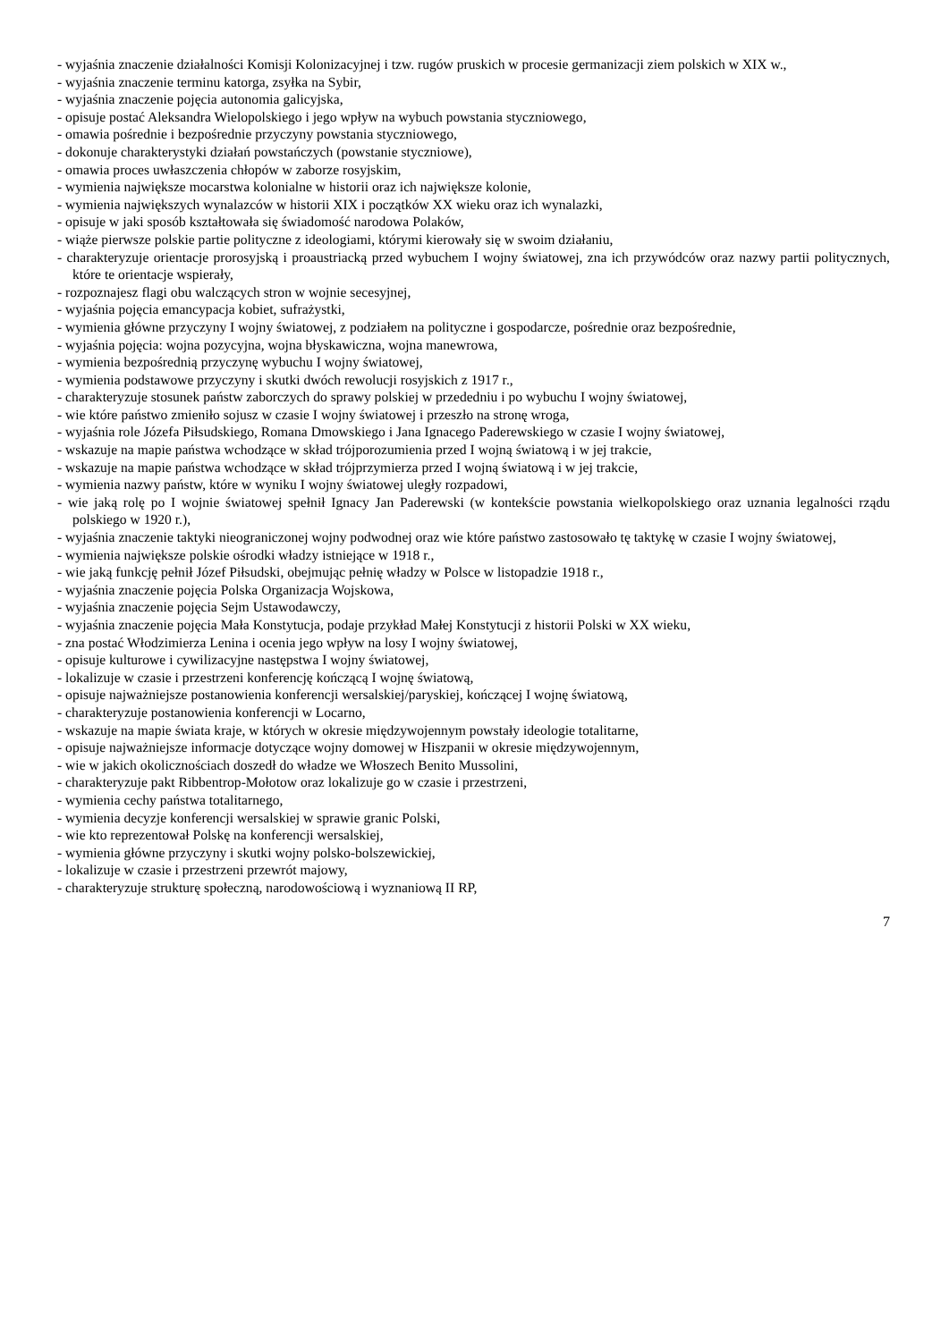- wyjaśnia znaczenie działalności Komisji Kolonizacyjnej i tzw. rugów pruskich w procesie germanizacji ziem polskich w XIX w.,
- wyjaśnia znaczenie terminu katorga, zsyłka na Sybir,
- wyjaśnia znaczenie pojęcia autonomia galicyjska,
- opisuje postać Aleksandra Wielopolskiego i jego wpływ na wybuch powstania styczniowego,
- omawia pośrednie i bezpośrednie przyczyny powstania styczniowego,
- dokonuje charakterystyki działań powstańczych (powstanie styczniowe),
- omawia proces uwłaszczenia chłopów w zaborze rosyjskim,
- wymienia największe mocarstwa kolonialne w historii oraz ich największe kolonie,
- wymienia największych wynalazców w historii XIX i początków XX wieku oraz ich wynalazki,
- opisuje w jaki sposób kształtowała się świadomość narodowa Polaków,
- wiąże pierwsze polskie partie polityczne z ideologiami, którymi kierowały się w swoim działaniu,
- charakteryzuje orientacje prorosyjską i proaustriacką przed wybuchem I wojny światowej, zna ich przywódców oraz nazwy partii politycznych, które te orientacje wspierały,
- rozpoznajesz flagi obu walczących stron w wojnie secesyjnej,
- wyjaśnia pojęcia emancypacja kobiet, sufrażystki,
- wymienia główne przyczyny I wojny światowej, z podziałem na polityczne i gospodarcze, pośrednie oraz bezpośrednie,
- wyjaśnia pojęcia: wojna pozycyjna, wojna błyskawiczna, wojna manewrowa,
- wymienia bezpośrednią przyczynę wybuchu I wojny światowej,
- wymienia podstawowe przyczyny i skutki dwóch rewolucji rosyjskich z 1917 r.,
- charakteryzuje stosunek państw zaborczych do sprawy polskiej w przededniu i po wybuchu I wojny światowej,
- wie które państwo zmieniło sojusz w czasie I wojny światowej i przeszło na stronę wroga,
- wyjaśnia role Józefa Piłsudskiego, Romana Dmowskiego i Jana Ignacego Paderewskiego w czasie I wojny światowej,
- wskazuje na mapie państwa wchodzące w skład trójporozumienia przed I wojną światową i w jej trakcie,
- wskazuje na mapie państwa wchodzące w skład trójprzymierza przed I wojną światową i w jej trakcie,
- wymienia nazwy państw, które w wyniku I wojny światowej uległy rozpadowi,
- wie jaką rolę po I wojnie światowej spełnił Ignacy Jan Paderewski (w kontekście powstania wielkopolskiego oraz uznania legalności rządu polskiego w 1920 r.),
- wyjaśnia znaczenie taktyki nieograniczonej wojny podwodnej oraz wie które państwo zastosowało tę taktykę w czasie I wojny światowej,
- wymienia największe polskie ośrodki władzy istniejące w 1918 r.,
- wie jaką funkcję pełnił Józef Piłsudski, obejmując pełnię władzy w Polsce w listopadzie 1918 r.,
- wyjaśnia znaczenie pojęcia Polska Organizacja Wojskowa,
- wyjaśnia znaczenie pojęcia Sejm Ustawodawczy,
- wyjaśnia znaczenie pojęcia Mała Konstytucja, podaje przykład Małej Konstytucji z historii Polski w XX wieku,
- zna postać Włodzimierza Lenina i ocenia jego wpływ na losy I wojny światowej,
- opisuje kulturowe i cywilizacyjne następstwa I wojny światowej,
- lokalizuje w czasie i przestrzeni konferencję kończącą I wojnę światową,
- opisuje najważniejsze postanowienia konferencji wersalskiej/paryskiej, kończącej I wojnę światową,
- charakteryzuje postanowienia konferencji w Locarno,
- wskazuje na mapie świata kraje, w których w okresie międzywojennym powstały ideologie totalitarne,
- opisuje najważniejsze informacje dotyczące wojny domowej w Hiszpanii w okresie międzywojennym,
- wie w jakich okolicznościach doszedł do władze we Włoszech Benito Mussolini,
- charakteryzuje pakt Ribbentrop-Mołotow oraz lokalizuje go w czasie i przestrzeni,
- wymienia cechy państwa totalitarnego,
- wymienia decyzje konferencji wersalskiej w sprawie granic Polski,
- wie kto reprezentował Polskę na konferencji wersalskiej,
- wymienia główne przyczyny i skutki wojny polsko-bolszewickiej,
- lokalizuje w czasie i przestrzeni przewrót majowy,
- charakteryzuje strukturę społeczną, narodowościową i wyznaniową II RP,
7